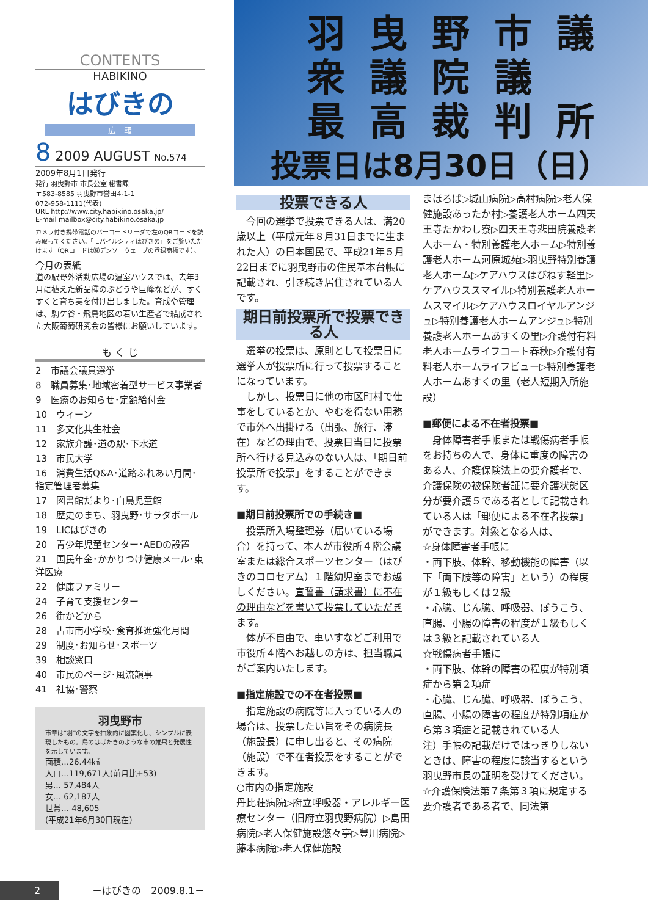CONTENTS
HABIKINO
はびきの
広　報
8 2009 AUGUST No.574
2009年8月1日発行
発行 羽曳野市 市長公室 秘書課
〒583-8585 羽曳野市誉田4-1-1
072-958-1111(代表)
URL http://www.city.habikino.osaka.jp/
E-mail mailbox@city.habikino.osaka.jp
カメラ付き携帯電話のバーコードリーダで左のQRコードを読み取ってください。「モバイルシティはびきの」をご覧いただけます（QRコードは㈱デンソーウェーブの登録商標です）。
今月の表紙
道の駅野外活動広場の温室ハウスでは、去年3月に植えた新品種のぶどうや巨峰などが、すくすくと育ち実を付け出しました。育成や管理は、駒ケ谷・飛鳥地区の若い生産者で結成された大阪葡萄研究会の皆様にお願いしています。
も く じ
2　市議会議員選挙
8　職員募集･地域密着型サービス事業者
9　医療のお知らせ･定額給付金
10　ウィーン
11　多文化共生社会
12　家族介護･道の駅･下水道
13　市民大学
16　消費生活Q&A･道路ふれあい月間･指定管理者募集
17　図書館だより･白鳥児童館
18　歴史のまち、羽曳野･サラダボール
19　LICはびきの
20　青少年児童センター･AEDの設置
21　国民年金･かかりつけ健康メール･東洋医療
22　健康ファミリー
24　子育て支援センター
26　街かどから
28　古市南小学校･食育推進強化月間
29　制度･お知らせ･スポーツ
39　相談窓口
40　市民のページ･風流韻事
41　社協･警察
羽曳野市
市章は“羽”の文字を抽象的に図案化し、シンプルに表現したもの。鳥のはばたきのような市の雄飛と発展性を示しています。
面積…26.44㎢
人口…119,671人(前月比+53)
男… 57,484人
女… 62,187人
世帯… 48,605
(平成21年6月30日現在)
羽曳野市議
衆議院議
最高裁判所
投票日は8月30日（日）
投票できる人
　今回の選挙で投票できる人は、満20歳以上（平成元年８月31日までに生まれた人）の日本国民で、平成21年５月22日までに羽曳野市の住民基本台帳に記載され、引き続き居住されている人です。
期日前投票所で投票できる人
　選挙の投票は、原則として投票日に選挙人が投票所に行って投票することになっています。
　しかし、投票日に他の市区町村で仕事をしているとか、やむを得ない用務で市外へ出掛ける（出張、旅行、滞在）などの理由で、投票日当日に投票所へ行ける見込みのない人は、「期日前投票所で投票」をすることができます。
■期日前投票所での手続き■
　投票所入場整理券（届いている場合）を持って、本人が市役所４階会議室または総合スポーツセンター（はびきのコロセアム）１階幼児室までお越しください。宣誓書（請求書）に不在の理由などを書いて投票していただきます。
　体が不自由で、車いすなどご利用で市役所４階へお越しの方は、担当職員がご案内いたします。
■指定施設での不在者投票■
　指定施設の病院等に入っている人の場合は、投票したい旨をその病院長（施設長）に申し出ると、その病院（施設）で不在者投票をすることができます。
○市内の指定施設
丹比荘病院▷府立呼吸器・アレルギー医療センター（旧府立羽曳野病院）▷島田病院▷老人保健施設悠々亭▷豊川病院▷藤本病院▷老人保健施設
まほろば▷城山病院▷高村病院▷老人保健施設あったか村▷養護老人ホーム四天王寺たかわし寮▷四天王寺悲田院養護老人ホーム・特別養護老人ホーム▷特別養護老人ホーム河原城苑▷羽曳野特別養護老人ホーム▷ケアハウスはびねす軽里▷ケアハウススマイル▷特別養護老人ホームスマイル▷ケアハウスロイヤルアンジュ▷特別養護老人ホームアンジュ▷特別養護老人ホームあすくの里▷介護付有料老人ホームライフコート春秋▷介護付有料老人ホームライフビュー▷特別養護老人ホームあすくの里（老人短期入所施設）
■郵便による不在者投票■
　身体障害者手帳または戦傷病者手帳をお持ちの人で、身体に重度の障害のある人、介護保険法上の要介護者で、介護保険の被保険者証に要介護状態区分が要介護５である者として記載されている人は「郵便による不在者投票」ができます。対象となる人は、
☆身体障害者手帳に
・両下肢、体幹、移動機能の障害（以下「両下肢等の障害」という）の程度が１級もしくは２級
・心臓、じん臓、呼吸器、ぼうこう、直腸、小腸の障害の程度が１級もしくは３級と記載されている人
☆戦傷病者手帳に
・両下肢、体幹の障害の程度が特別項症から第２項症
・心臓、じん臓、呼吸器、ぼうこう、直腸、小腸の障害の程度が特別項症から第３項症と記載されている人
注）手帳の記載だけではっきりしないときは、障害の程度に該当するという羽曳野市長の証明を受けてください。
☆介護保険法第７条第３項に規定する要介護者である者で、同法第
2 －はびきの　2009.8.1－